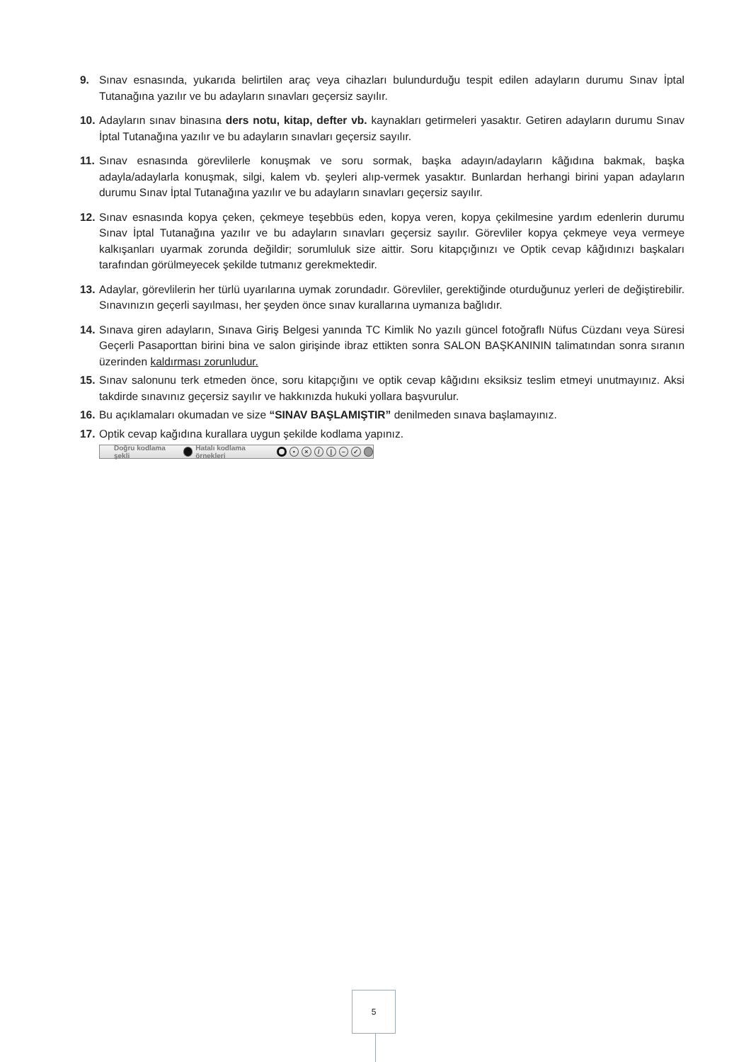9. Sınav esnasında, yukarıda belirtilen araç veya cihazları bulundurduğu tespit edilen adayların durumu Sınav İptal Tutanağına yazılır ve bu adayların sınavları geçersiz sayılır.
10.
Adayların sınav binasına ders notu, kitap, defter vb. kaynakları getirmeleri yasaktır. Getiren adayların durumu Sınav İptal Tutanağına yazılır ve bu adayların sınavları geçersiz sayılır.
11.
Sınav esnasında görevlilerle konuşmak ve soru sormak, başka adayın/adayların kâğıdına bakmak, başka adayla/adaylarla konuşmak, silgi, kalem vb. şeyleri alıp-vermek yasaktır. Bunlardan herhangi birini yapan adayların durumu Sınav İptal Tutanağına yazılır ve bu adayların sınavları geçersiz sayılır.
12.
Sınav esnasında kopya çeken, çekmeye teşebbüs eden, kopya veren, kopya çekilmesine yardım edenlerin durumu Sınav İptal Tutanağına yazılır ve bu adayların sınavları geçersiz sayılır. Görevliler kopya çekmeye veya vermeye kalkışanları uyarmak zorunda değildir; sorumluluk size aittir. Soru kitapçığınızı ve Optik cevap kâğıdınızı başkaları tarafından görülmeyecek şekilde tutmanız gerekmektedir.
13.
Adaylar, görevlilerin her türlü uyarılarına uymak zorundadır. Görevliler, gerektiğinde oturduğunuz yerleri de değiştirebilir. Sınavınızın geçerli sayılması, her şeyden önce sınav kurallarına uymanıza bağlıdır.
14.
Sınava giren adayların, Sınava Giriş Belgesi yanında TC Kimlik No yazılı güncel fotoğraflı Nüfus Cüzdanı veya Süresi Geçerli Pasaporttan birini bina ve salon girişinde ibraz ettikten sonra SALON BAŞKANININ talimatından sonra sıranın üzerinden kaldırması zorunludur.
15.
Sınav salonunu terk etmeden önce, soru kitapçığını ve optik cevap kâğıdını eksiksiz teslim etmeyi unutmayınız. Aksi takdirde sınavınız geçersiz sayılır ve hakkınızda hukuki yollara başvurulur.
16.
Bu açıklamaları okumadan ve size “SINAV BAŞLAMIŞTIR” denilmeden sınava başlamayınız.
17.
Optik cevap kağıdına kurallara uygun şekilde kodlama yapınız.
Doğru kodlama şekli Hatalı kodlama örnekleri • × / | – ✓
5